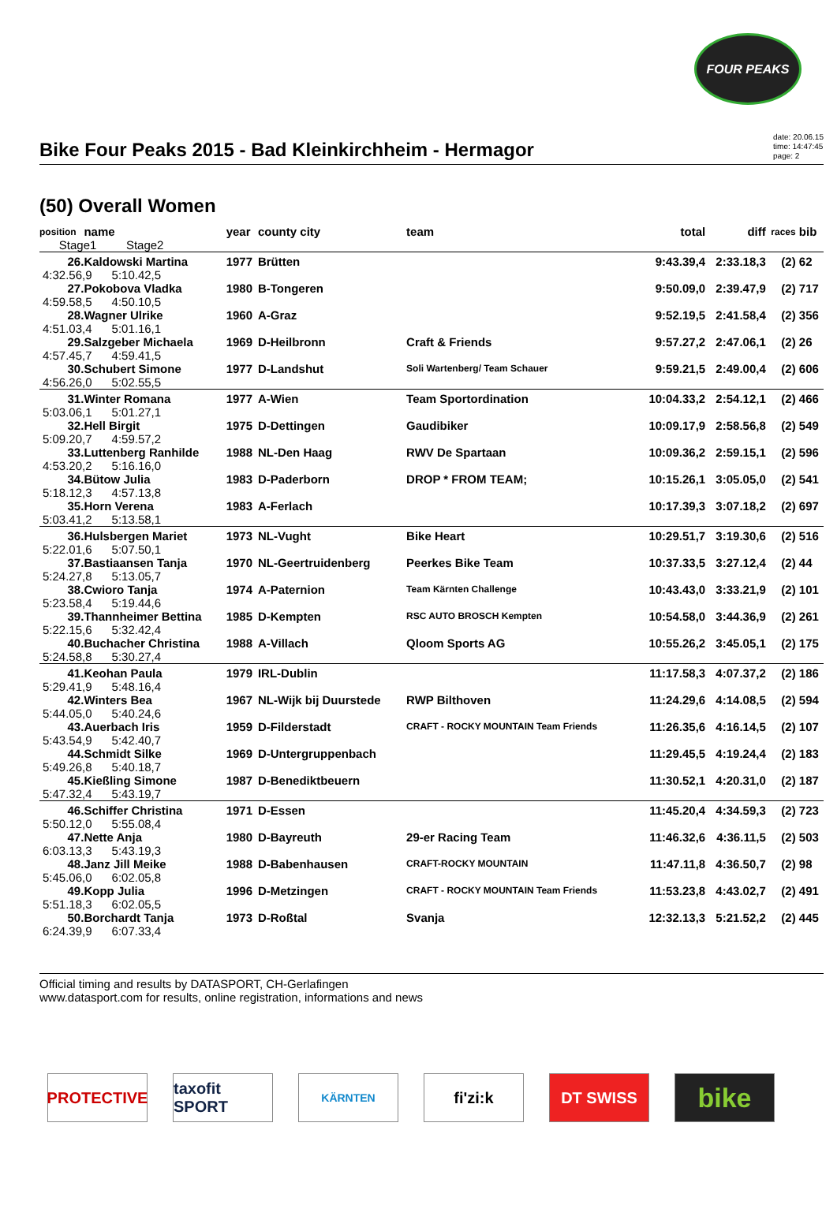FOUR PEAKS
Bike Four Peaks 2015 - Bad Kleinkirchheim - Hermagor
date: 20.06.15
time: 14:47:45
page: 2
(50) Overall Women
| position | name | year | county city | team | total | diff | races | bib |
| --- | --- | --- | --- | --- | --- | --- | --- | --- |
| Stage1 Stage2 | | | | | | | | |
| 26. | Kaldowski Martina | 1977 | Brütten | | 9:43.39,4 | 2:33.18,3 | (2) | 62 |
| 4:32.56,9 5:10.42,5 | | | | | | | | |
| 27. | Pokobova Vladka | 1980 | B-Tongeren | | 9:50.09,0 | 2:39.47,9 | (2) | 717 |
| 4:59.58,5 4:50.10,5 | | | | | | | | |
| 28. | Wagner Ulrike | 1960 | A-Graz | | 9:52.19,5 | 2:41.58,4 | (2) | 356 |
| 4:51.03,4 5:01.16,1 | | | | | | | | |
| 29. | Salzgeber Michaela | 1969 | D-Heilbronn | Craft & Friends | 9:57.27,2 | 2:47.06,1 | (2) | 26 |
| 4:57.45,7 4:59.41,5 | | | | | | | | |
| 30. | Schubert Simone | 1977 | D-Landshut | Soli Wartenberg/ Team Schauer | 9:59.21,5 | 2:49.00,4 | (2) | 606 |
| 4:56.26,0 5:02.55,5 | | | | | | | | |
| 31. | Winter Romana | 1977 | A-Wien | Team Sportordination | 10:04.33,2 | 2:54.12,1 | (2) | 466 |
| 5:03.06,1 5:01.27,1 | | | | | | | | |
| 32. | Hell Birgit | 1975 | D-Dettingen | Gaudibiker | 10:09.17,9 | 2:58.56,8 | (2) | 549 |
| 5:09.20,7 4:59.57,2 | | | | | | | | |
| 33. | Luttenberg Ranhilde | 1988 | NL-Den Haag | RWV De Spartaan | 10:09.36,2 | 2:59.15,1 | (2) | 596 |
| 4:53.20,2 5:16.16,0 | | | | | | | | |
| 34. | Bütow Julia | 1983 | D-Paderborn | DROP * FROM TEAM; | 10:15.26,1 | 3:05.05,0 | (2) | 541 |
| 5:18.12,3 4:57.13,8 | | | | | | | | |
| 35. | Horn Verena | 1983 | A-Ferlach | | 10:17.39,3 | 3:07.18,2 | (2) | 697 |
| 5:03.41,2 5:13.58,1 | | | | | | | | |
| 36. | Hulsbergen Mariet | 1973 | NL-Vught | Bike Heart | 10:29.51,7 | 3:19.30,6 | (2) | 516 |
| 5:22.01,6 5:07.50,1 | | | | | | | | |
| 37. | Bastiaansen Tanja | 1970 | NL-Geertruidenberg | Peerkes Bike Team | 10:37.33,5 | 3:27.12,4 | (2) | 44 |
| 5:24.27,8 5:13.05,7 | | | | | | | | |
| 38. | Cwioro Tanja | 1974 | A-Paternion | Team Kärnten Challenge | 10:43.43,0 | 3:33.21,9 | (2) | 101 |
| 5:23.58,4 5:19.44,6 | | | | | | | | |
| 39. | Thannheimer Bettina | 1985 | D-Kempten | RSC AUTO BROSCH Kempten | 10:54.58,0 | 3:44.36,9 | (2) | 261 |
| 5:22.15,6 5:32.42,4 | | | | | | | | |
| 40. | Buchacher Christina | 1988 | A-Villach | Qloom Sports AG | 10:55.26,2 | 3:45.05,1 | (2) | 175 |
| 5:24.58,8 5:30.27,4 | | | | | | | | |
| 41. | Keohan Paula | 1979 | IRL-Dublin | | 11:17.58,3 | 4:07.37,2 | (2) | 186 |
| 5:29.41,9 5:48.16,4 | | | | | | | | |
| 42. | Winters Bea | 1967 | NL-Wijk bij Duurstede | RWP Bilthoven | 11:24.29,6 | 4:14.08,5 | (2) | 594 |
| 5:44.05,0 5:40.24,6 | | | | | | | | |
| 43. | Auerbach Iris | 1959 | D-Filderstadt | CRAFT - ROCKY MOUNTAIN Team Friends | 11:26.35,6 | 4:16.14,5 | (2) | 107 |
| 5:43.54,9 5:42.40,7 | | | | | | | | |
| 44. | Schmidt Silke | 1969 | D-Untergruppenbach | | 11:29.45,5 | 4:19.24,4 | (2) | 183 |
| 5:49.26,8 5:40.18,7 | | | | | | | | |
| 45. | Kießling Simone | 1987 | D-Benediktbeuern | | 11:30.52,1 | 4:20.31,0 | (2) | 187 |
| 5:47.32,4 5:43.19,7 | | | | | | | | |
| 46. | Schiffer Christina | 1971 | D-Essen | | 11:45.20,4 | 4:34.59,3 | (2) | 723 |
| 5:50.12,0 5:55.08,4 | | | | | | | | |
| 47. | Nette Anja | 1980 | D-Bayreuth | 29-er Racing Team | 11:46.32,6 | 4:36.11,5 | (2) | 503 |
| 6:03.13,3 5:43.19,3 | | | | | | | | |
| 48. | Janz Jill Meike | 1988 | D-Babenhausen | CRAFT-ROCKY MOUNTAIN | 11:47.11,8 | 4:36.50,7 | (2) | 98 |
| 5:45.06,0 6:02.05,8 | | | | | | | | |
| 49. | Kopp Julia | 1996 | D-Metzingen | CRAFT - ROCKY MOUNTAIN Team Friends | 11:53.23,8 | 4:43.02,7 | (2) | 491 |
| 5:51.18,3 6:02.05,5 | | | | | | | | |
| 50. | Borchardt Tanja | 1973 | D-Roßtal | Svanja | 12:32.13,3 | 5:21.52,2 | (2) | 445 |
| 6:24.39,9 6:07.33,4 | | | | | | | | |
Official timing and results by DATASPORT, CH-Gerlafingen
www.datasport.com for results, online registration, informations and news
PROTECTIVE taxofit SPORT
KÄRNTEN
fi'zi:k DT SWISS
bike